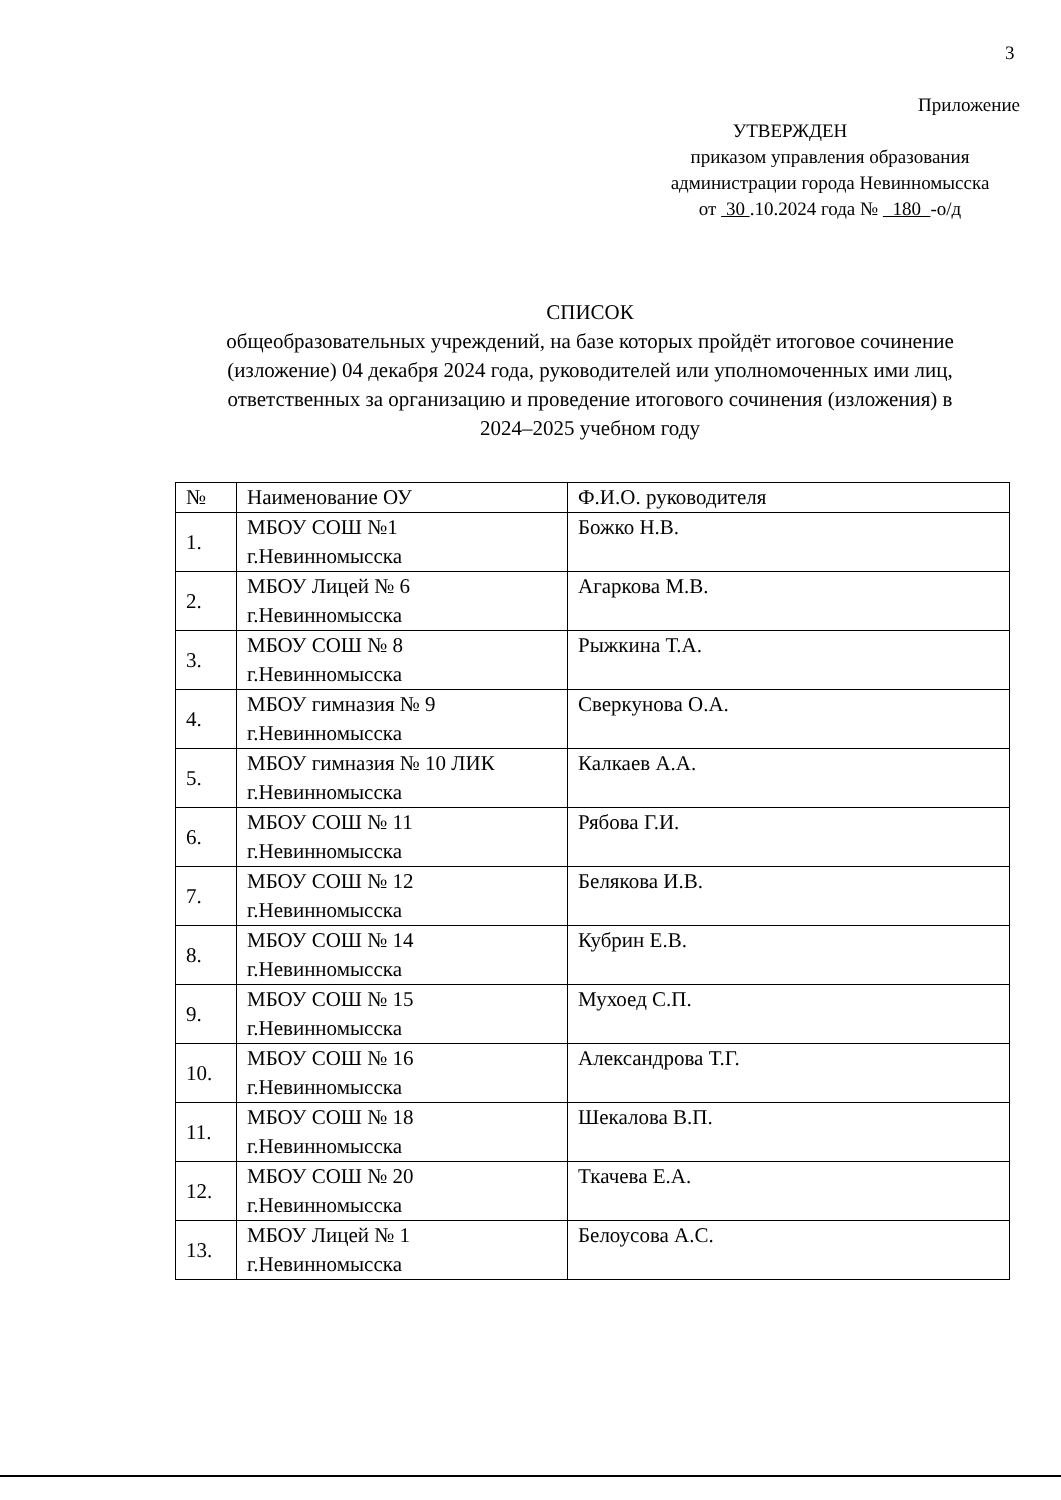3
Приложение
УТВЕРЖДЕН
приказом управления образования
администрации города Невинномысска
от 30 .10.2024 года № 180 -о/д
СПИСОК
общеобразовательных учреждений, на базе которых пройдёт итоговое сочинение (изложение) 04 декабря 2024 года, руководителей или уполномоченных ими лиц, ответственных за организацию и проведение итогового сочинения (изложения) в 2024–2025 учебном году
| № | Наименование ОУ | Ф.И.О. руководителя |
| --- | --- | --- |
| 1. | МБОУ СОШ №1 г.Невинномысска | Божко Н.В. |
| 2. | МБОУ Лицей № 6 г.Невинномысска | Агаркова М.В. |
| 3. | МБОУ СОШ № 8 г.Невинномысска | Рыжкина Т.А. |
| 4. | МБОУ гимназия № 9 г.Невинномысска | Сверкунова О.А. |
| 5. | МБОУ гимназия № 10 ЛИК г.Невинномысска | Калкаев А.А. |
| 6. | МБОУ СОШ № 11 г.Невинномысска | Рябова Г.И. |
| 7. | МБОУ СОШ № 12 г.Невинномысска | Белякова И.В. |
| 8. | МБОУ СОШ № 14 г.Невинномысска | Кубрин Е.В. |
| 9. | МБОУ СОШ № 15 г.Невинномысска | Мухоед С.П. |
| 10. | МБОУ СОШ № 16 г.Невинномысска | Александрова Т.Г. |
| 11. | МБОУ СОШ № 18 г.Невинномысска | Шекалова В.П. |
| 12. | МБОУ СОШ № 20 г.Невинномысска | Ткачева Е.А. |
| 13. | МБОУ Лицей № 1 г.Невинномысска | Белоусова А.С. |